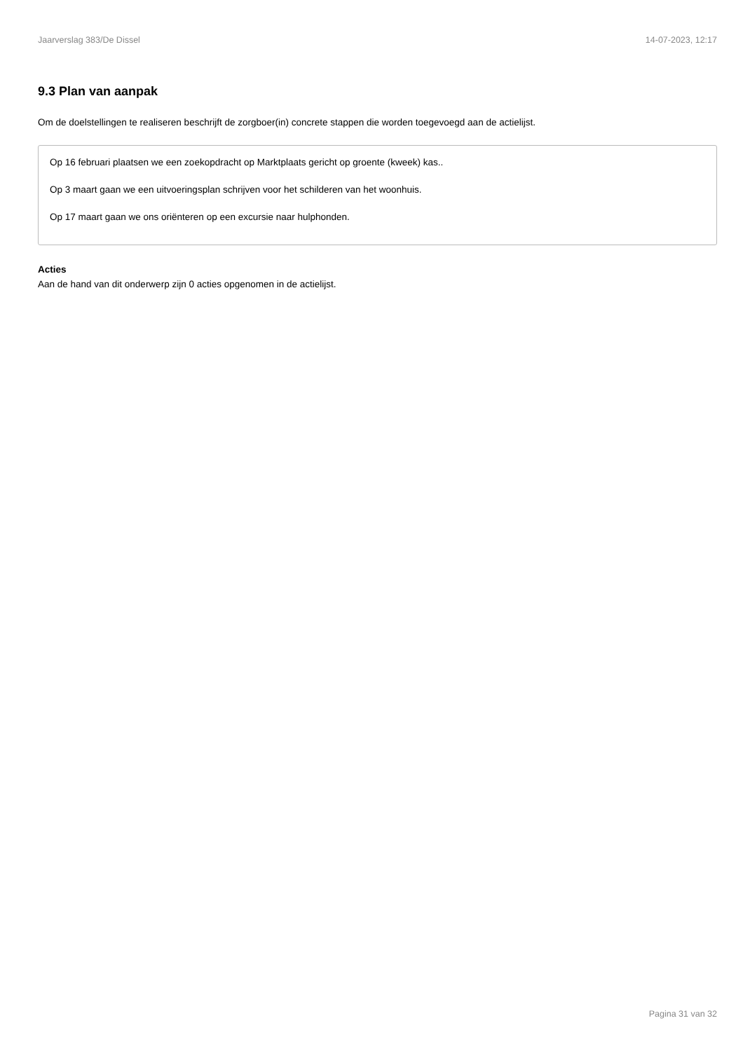Jaarverslag 383/De Dissel 14-07-2023, 12:17
9.3 Plan van aanpak
Om de doelstellingen te realiseren beschrijft de zorgboer(in) concrete stappen die worden toegevoegd aan de actielijst.
Op 16 februari plaatsen we een zoekopdracht op Marktplaats gericht op groente (kweek) kas..
Op 3 maart gaan we een uitvoeringsplan schrijven voor het schilderen van het woonhuis.
Op 17 maart gaan we ons oriënteren op een excursie naar hulphonden.
Acties
Aan de hand van dit onderwerp zijn 0 acties opgenomen in de actielijst.
Pagina 31 van 32